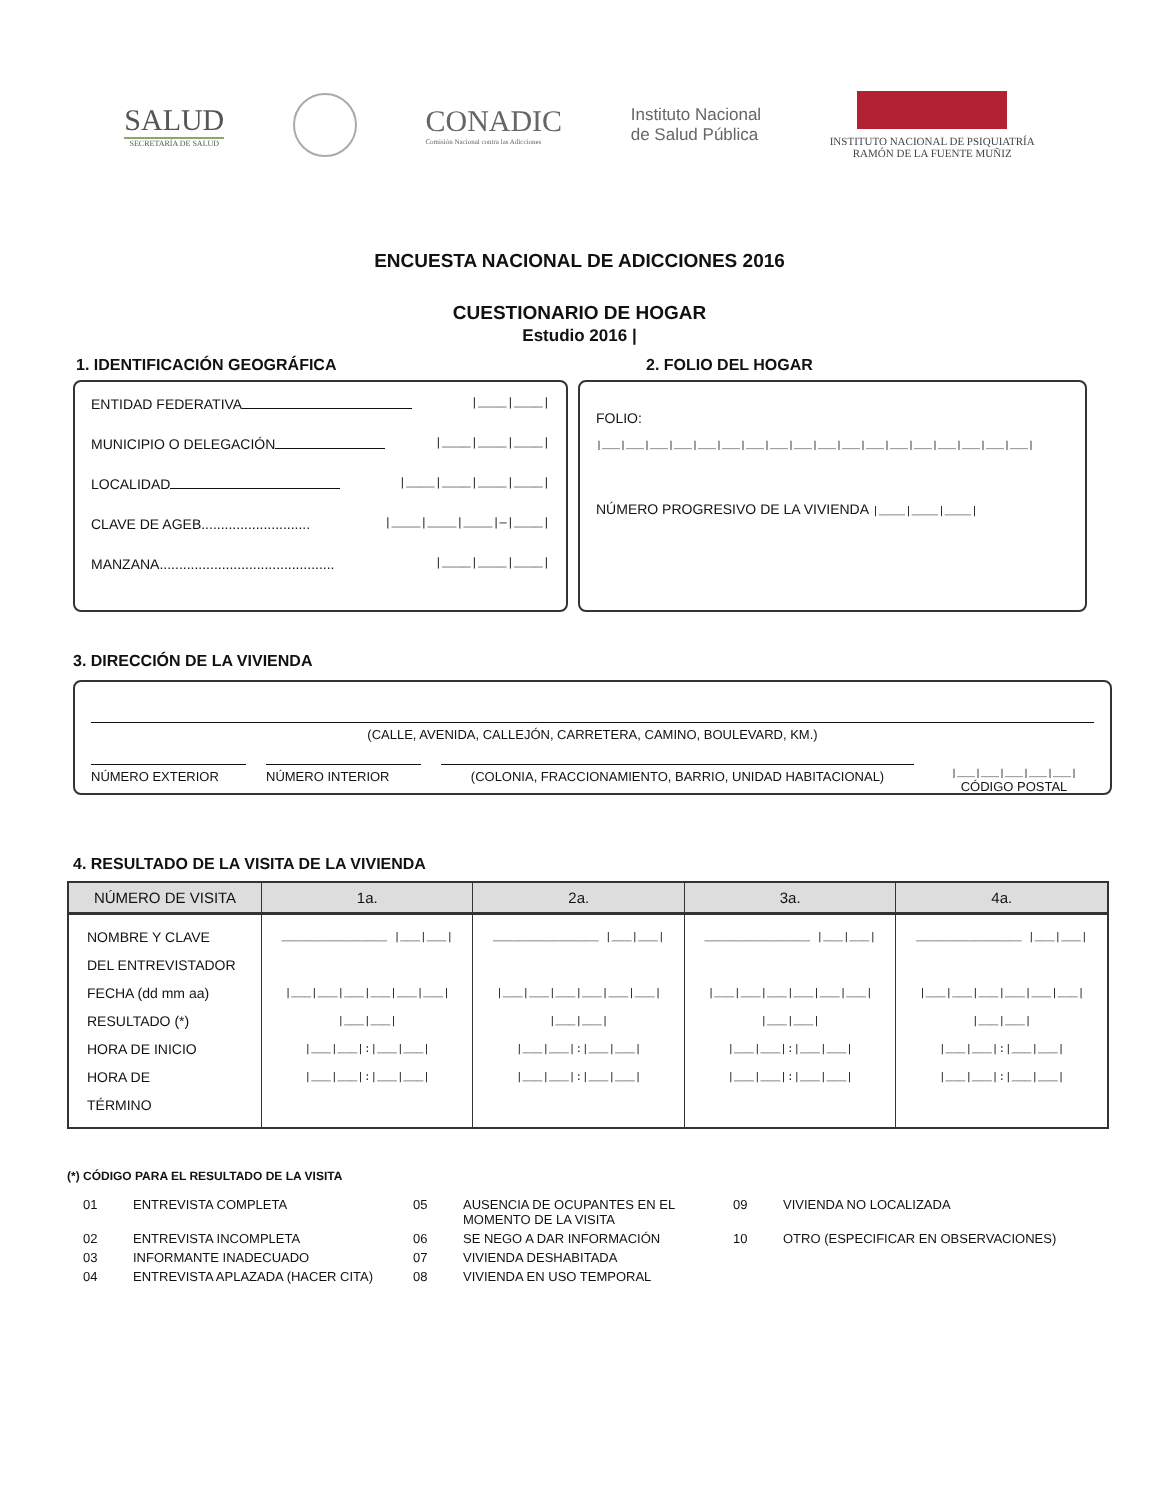SALUD
SECRETARÍA DE SALUD
CONADIC
Comisión Nacional contra las Adicciones
Instituto Nacional
de Salud Pública
INSTITUTO NACIONAL DE PSIQUIATRÍA
RAMÓN DE LA FUENTE MUÑIZ
ENCUESTA NACIONAL DE ADICCIONES 2016
CUESTIONARIO DE HOGAR
Estudio 2016 |
1. IDENTIFICACIÓN GEOGRÁFICA 2. FOLIO DEL HOGAR
ENTIDAD FEDERATIVA |____|____|
MUNICIPIO O DELEGACIÓN |____|____|____|
LOCALIDAD |____|____|____|____|
CLAVE DE AGEB............................ |____|____|____|—|____|
MANZANA............................................. |____|____|____|
FOLIO:
|___|___|___|___|___|___|___|___|___|___|___|___|___|___|___|___|___|___|
NÚMERO PROGRESIVO DE LA VIVIENDA |____|____|____|
3. DIRECCIÓN DE LA VIVIENDA
(CALLE, AVENIDA, CALLEJÓN, CARRETERA, CAMINO, BOULEVARD, KM.)
NÚMERO EXTERIOR NÚMERO INTERIOR (COLONIA, FRACCIONAMIENTO, BARRIO, UNIDAD HABITACIONAL) |___|___|___|___|___|
CÓDIGO POSTAL
4. RESULTADO DE LA VISITA DE LA VIVIENDA
| NÚMERO DE VISITA | 1a. | 2a. | 3a. | 4a. |
| --- | --- | --- | --- | --- |
| NOMBRE Y CLAVE DEL ENTREVISTADOR FECHA (dd mm aa) RESULTADO (*) HORA DE INICIO HORA DE TÉRMINO | ________________ /___/___/ /___/___/___/___/___/___/ /___/___/ /___/___/:/___/___/ /___/___/:/___/___/ | ________________ /___/___/ /___/___/___/___/___/___/ /___/___/ /___/___/:/___/___/ /___/___/:/___/___/ | ________________ /___/___/ /___/___/___/___/___/___/ /___/___/ /___/___/:/___/___/ /___/___/:/___/___/ | ________________ /___/___/ /___/___/___/___/___/___/ /___/___/ /___/___/:/___/___/ /___/___/:/___/___/ |
(*) CÓDIGO PARA EL RESULTADO DE LA VISITA
01 ENTREVISTA COMPLETA 05 AUSENCIA DE OCUPANTES EN EL MOMENTO DE LA VISITA 09 VIVIENDA NO LOCALIZADA 02 ENTREVISTA INCOMPLETA 06 SE NEGO A DAR INFORMACIÓN 10 OTRO (ESPECIFICAR EN OBSERVACIONES) 03 INFORMANTE INADECUADO 07 VIVIENDA DESHABITADA 04 ENTREVISTA APLAZADA (HACER CITA) 08 VIVIENDA EN USO TEMPORAL